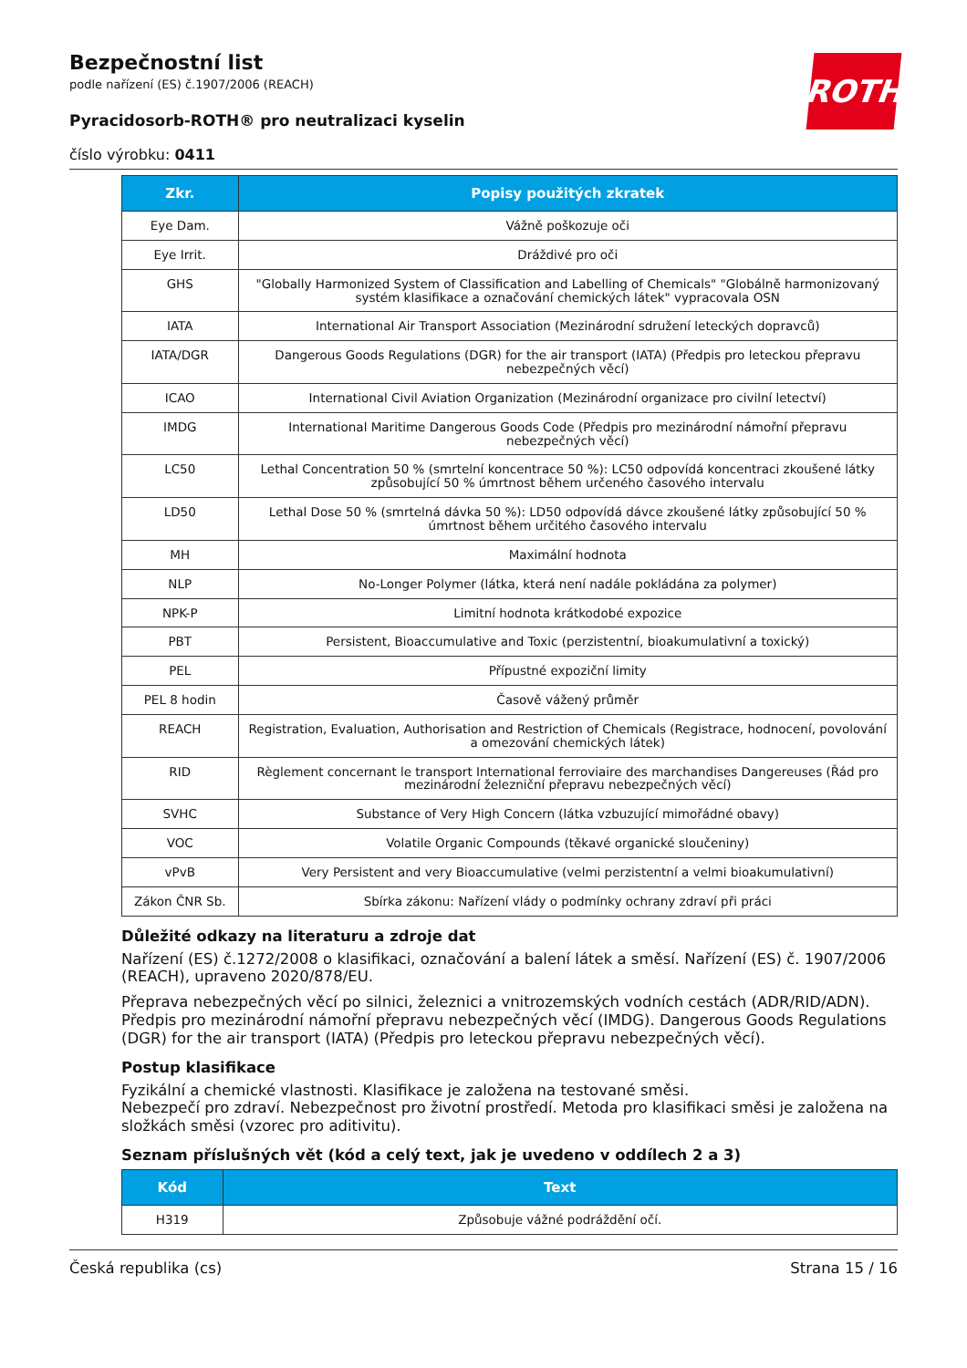ROTH
Bezpečnostní list
podle nařízení (ES) č.1907/2006 (REACH)
Pyracidosorb-ROTH® pro neutralizaci kyselin
číslo výrobku: 0411
| Zkr. | Popisy použitých zkratek |
| --- | --- |
| Eye Dam. | Vážně poškozuje oči |
| Eye Irrit. | Dráždivé pro oči |
| GHS | "Globally Harmonized System of Classification and Labelling of Chemicals" "Globálně harmonizovaný systém klasifikace a označování chemických látek" vypracovala OSN |
| IATA | International Air Transport Association (Mezinárodní sdružení leteckých dopravců) |
| IATA/DGR | Dangerous Goods Regulations (DGR) for the air transport (IATA) (Předpis pro leteckou přepravu nebezpečných věcí) |
| ICAO | International Civil Aviation Organization (Mezinárodní organizace pro civilní letectví) |
| IMDG | International Maritime Dangerous Goods Code (Předpis pro mezinárodní námořní přepravu nebezpečných věcí) |
| LC50 | Lethal Concentration 50 % (smrtelní koncentrace 50 %): LC50 odpovídá koncentraci zkoušené látky způsobující 50 % úmrtnost během určeného časového intervalu |
| LD50 | Lethal Dose 50 % (smrtelná dávka 50 %): LD50 odpovídá dávce zkoušené látky způsobující 50 % úmrtnost během určitého časového intervalu |
| MH | Maximální hodnota |
| NLP | No-Longer Polymer (látka, která není nadále pokládána za polymer) |
| NPK-P | Limitní hodnota krátkodobé expozice |
| PBT | Persistent, Bioaccumulative and Toxic (perzistentní, bioakumulativní a toxický) |
| PEL | Přípustné expoziční limity |
| PEL 8 hodin | Časově vážený průměr |
| REACH | Registration, Evaluation, Authorisation and Restriction of Chemicals (Registrace, hodnocení, povolování a omezování chemických látek) |
| RID | Règlement concernant le transport International ferroviaire des marchandises Dangereuses (Řád pro mezinárodní železniční přepravu nebezpečných věcí) |
| SVHC | Substance of Very High Concern (látka vzbuzující mimořádné obavy) |
| VOC | Volatile Organic Compounds (těkavé organické sloučeniny) |
| vPvB | Very Persistent and very Bioaccumulative (velmi perzistentní a velmi bioakumulativní) |
| Zákon ČNR Sb. | Sbírka zákonu: Nařízení vlády o podmínky ochrany zdraví při práci |
Důležité odkazy na literaturu a zdroje dat
Nařízení (ES) č.1272/2008 o klasifikaci, označování a balení látek a směsí. Nařízení (ES) č. 1907/2006 (REACH), upraveno 2020/878/EU.
Přeprava nebezpečných věcí po silnici, železnici a vnitrozemských vodních cestách (ADR/RID/ADN). Předpis pro mezinárodní námořní přepravu nebezpečných věcí (IMDG). Dangerous Goods Regulations (DGR) for the air transport (IATA) (Předpis pro leteckou přepravu nebezpečných věcí).
Postup klasifikace
Fyzikální a chemické vlastnosti. Klasifikace je založena na testované směsi.
Nebezpečí pro zdraví. Nebezpečnost pro životní prostředí. Metoda pro klasifikaci směsi je založena na složkách směsi (vzorec pro aditivitu).
Seznam příslušných vět (kód a celý text, jak je uvedeno v oddílech 2 a 3)
| Kód | Text |
| --- | --- |
| H319 | Způsobuje vážné podráždění očí. |
Česká republika (cs) Strana 15 / 16